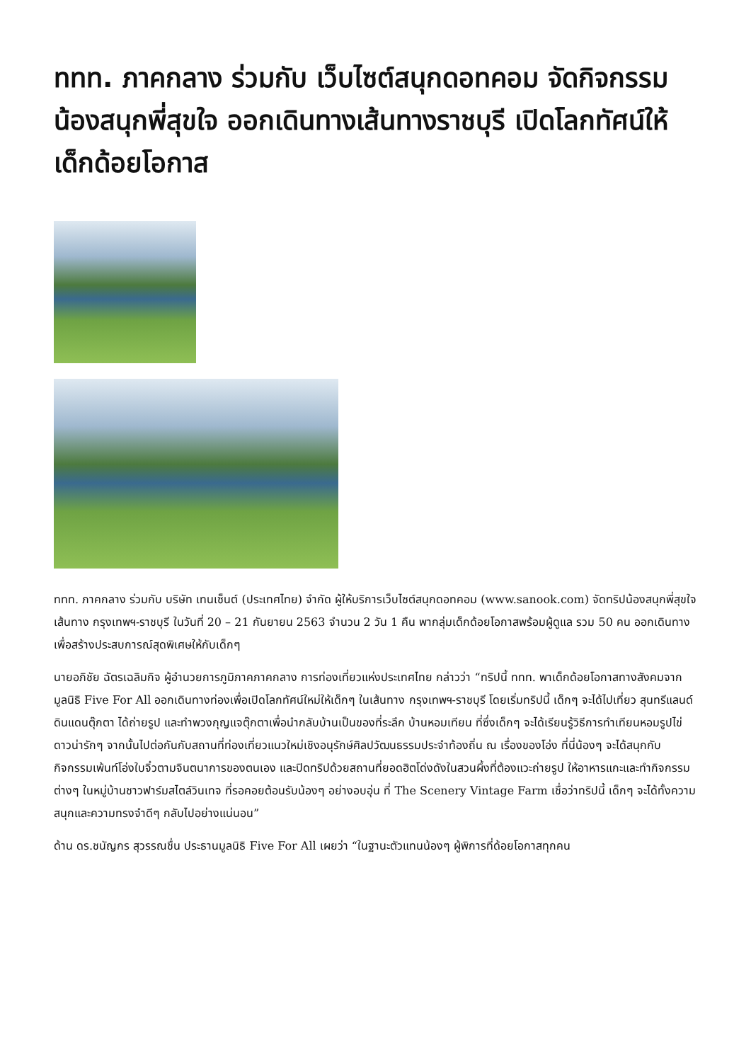ททท. ภาคกลาง ร่วมกับ เว็บไซต์สนุกดอทคอม จัดกิจกรรม น้องสนุกพี่สุขใจ ออกเดินทางเส้นทางราชบุรี เปิดโลกทัศน์ให้เด็กด้อยโอกาส
ททท. ภาคกลาง ร่วมกับ บริษัท เทนเซ็นต์ (ประเทศไทย) จำกัด ผู้ให้บริการเว็บไซต์สนุกดอทคอม (www.sanook.com) จัดทริปน้องสนุกพี่สุขใจ เส้นทาง กรุงเทพฯ-ราชบุรี ในวันที่ 20 – 21 กันยายน 2563 จำนวน 2 วัน 1 คืน พากลุ่มเด็กด้อยโอกาสพร้อมผู้ดูแล รวม 50 คน ออกเดินทางเพื่อสร้างประสบการณ์สุดพิเศษให้กับเด็กๆ
นายอภิชัย ฉัตรเฉลิมกิจ ผู้อำนวยการภูมิภาคภาคกลาง การท่องเที่ยวแห่งประเทศไทย กล่าวว่า “ทริปนี้ ททท. พาเด็กด้อยโอกาสทางสังคมจากมูลนิธิ Five For All ออกเดินทางท่องเพื่อเปิดโลกทัศน์ใหม่ให้เด็กๆ ในเส้นทาง กรุงเทพฯ-ราชบุรี โดยเริ่มทริปนี้ เด็กๆ จะได้ไปเที่ยว สุนทรีแลนด์ ดินแดนตุ๊กตา ได้ถ่ายรูป และทำพวงกุญแจตุ๊กตาเพื่อนำกลับบ้านเป็นของที่ระลึก บ้านหอมเทียน ที่ซึ่งเด็กๆ จะได้เรียนรู้วิธีการทำเทียนหอมรูปไข่ดาวน่ารักๆ จากนั้นไปต่อกันกับสถานที่ท่องเที่ยวแนวใหม่เชิงอนุรักษ์ศิลปวัฒนธรรมประจำท้องถิ่น ณ เรื่องของโอ่ง ที่นี่น้องๆ จะได้สนุกกับกิจกรรมเพ้นท์โอ่งใบจิ๋วตามจินตนาการของตนเอง และปิดทริปด้วยสถานที่ยอดฮิตโด่งดังในสวนผึ้งที่ต้องแวะถ่ายรูป ให้อาหารแกะและทำกิจกรรมต่างๆ ในหมู่บ้านชาวฟาร์มสไตล์วินเทจ ที่รอคอยต้อนรับน้องๆ อย่างอบอุ่น ที่ The Scenery Vintage Farm เชื่อว่าทริปนี้ เด็กๆ จะได้ทั้งความสนุกและความทรงจำดีๆ กลับไปอย่างแน่นอน”
ด้าน ดร.ชนัญกร สุวรรณชื่น ประธานมูลนิธิ Five For All เผยว่า “ในฐานะตัวแทนน้องๆ ผู้พิการที่ด้อยโอกาสทุกคน